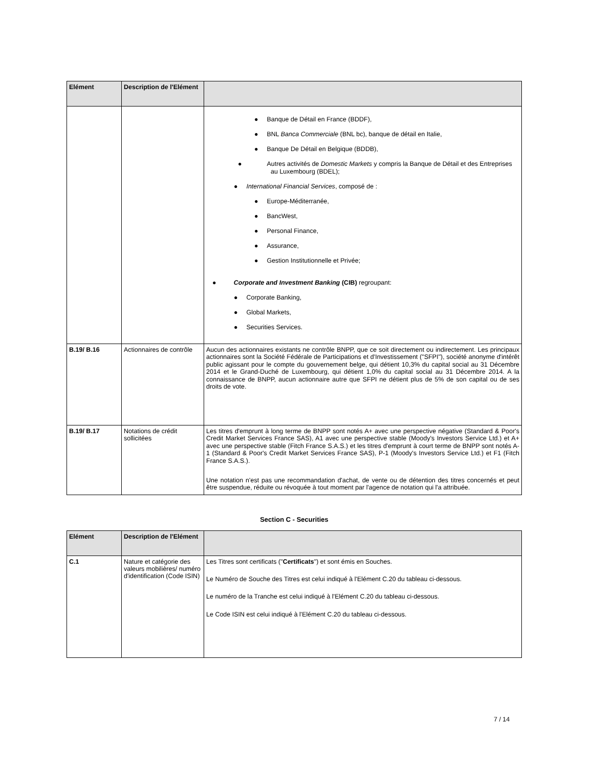| Elément | Description de l'Elément | |
| --- | --- | --- |
| | | ● Banque de Détail en France (BDDF), ● BNL Banca Commerciale (BNL bc), banque de détail en Italie, ● Banque De Détail en Belgique (BDDB), ● Autres activités de Domestic Markets y compris la Banque de Détail et des Entreprises au Luxembourg (BDEL); ● International Financial Services , composé de : ● Europe-Méditerranée, ● BancWest, ● Personal Finance, ● Assurance, ● Gestion Institutionnelle et Privée; ● Corporate and Investment Banking (CIB) regroupant: ● Corporate Banking, ● Global Markets, ● Securities Services. |
| B.19/ B.16 | Actionnaires de contrôle | Aucun des actionnaires existants ne contrôle BNPP, que ce soit directement ou indirectement. Les principaux actionnaires sont la Société Fédérale de Participations et d'Investissement ("SFPI"), société anonyme d'intérêt public agissant pour le compte du gouvernement belge, qui détient 10,3% du capital social au 31 Décembre 2014 et le Grand-Duché de Luxembourg, qui détient 1,0% du capital social au 31 Décembre 2014. A la connaissance de BNPP, aucun actionnaire autre que SFPI ne détient plus de 5% de son capital ou de ses droits de vote. |
| B.19/ B.17 | Notations de crédit sollicitées | Les titres d'emprunt à long terme de BNPP sont notés A+ avec une perspective négative (Standard & Poor's Credit Market Services France SAS), A1 avec une perspective stable (Moody's Investors Service Ltd.) et A+ avec une perspective stable (Fitch France S.A.S.) et les titres d'emprunt à court terme de BNPP sont notés A-1 (Standard & Poor's Credit Market Services France SAS), P-1 (Moody's Investors Service Ltd.) et F1 (Fitch France S.A.S.). Une notation n'est pas une recommandation d'achat, de vente ou de détention des titres concernés et peut être suspendue, réduite ou révoquée à tout moment par l'agence de notation qui l'a attribuée. |
Section C - Securities
| Elément | Description de l'Elément | |
| --- | --- | --- |
| C.1 | Nature et catégorie des valeurs mobilières/ numéro d'identification (Code ISIN) | Les Titres sont certificats (" Certificats ") et sont émis en Souches. Le Numéro de Souche des Titres est celui indiqué à l'Elément C.20 du tableau ci-dessous. Le numéro de la Tranche est celui indiqué à l'Elément C.20 du tableau ci-dessous. Le Code ISIN est celui indiqué à l'Elément C.20 du tableau ci-dessous. |
7 / 14